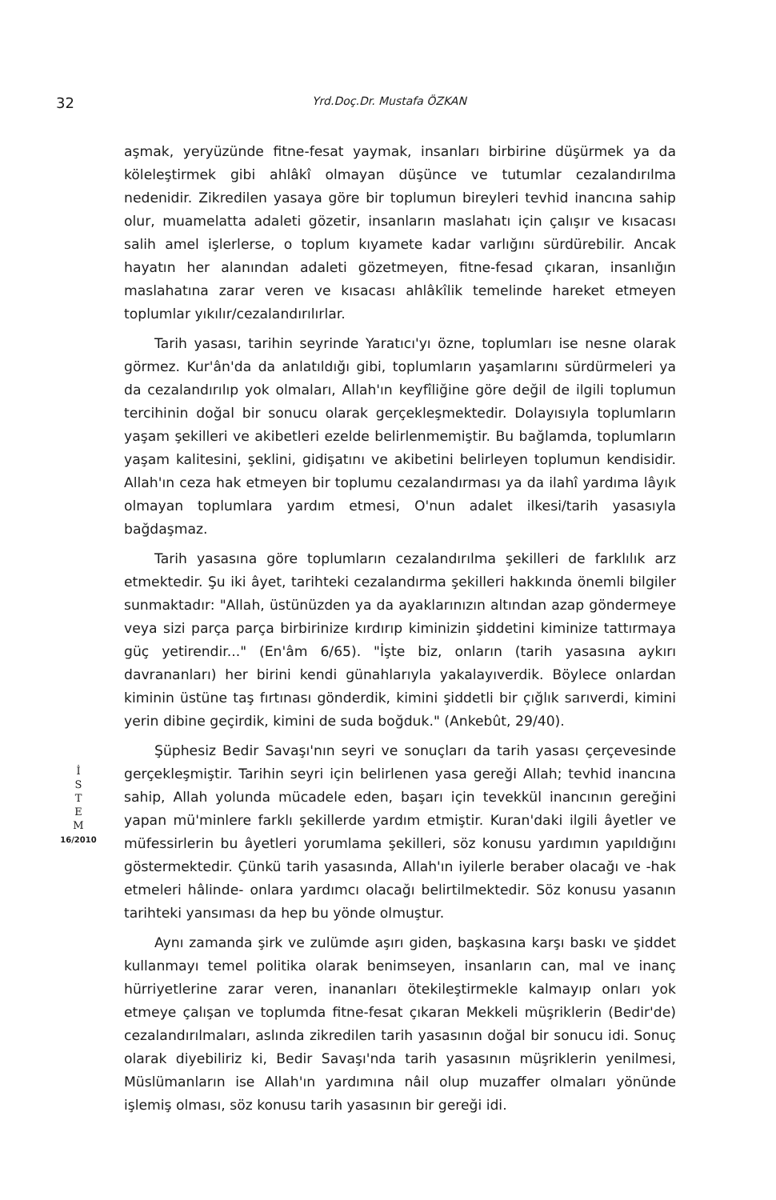32
Yrd.Doç.Dr. Mustafa ÖZKAN
İ
S
T
E
M
16/2010
aşmak, yeryüzünde fitne-fesat yaymak, insanları birbirine düşürmek ya da köleleştirmek gibi ahlâkî olmayan düşünce ve tutumlar cezalandırılma nedenidir. Zikredilen yasaya göre bir toplumun bireyleri tevhid inancına sahip olur, muamelatta adaleti gözetir, insanların maslahatı için çalışır ve kısacası salih amel işlerlerse, o toplum kıyamete kadar varlığını sürdürebilir. Ancak hayatın her alanından adaleti gözetmeyen, fitne-fesad çıkaran, insanlığın maslahatına zarar veren ve kısacası ahlâkîlik temelinde hareket etmeyen toplumlar yıkılır/cezalandırılırlar.
Tarih yasası, tarihin seyrinde Yaratıcı'yı özne, toplumları ise nesne olarak görmez. Kur'ân'da da anlatıldığı gibi, toplumların yaşamlarını sürdürmeleri ya da cezalandırılıp yok olmaları, Allah'ın keyfîliğine göre değil de ilgili toplumun tercihinin doğal bir sonucu olarak gerçekleşmektedir. Dolayısıyla toplumların yaşam şekilleri ve akibetleri ezelde belirlenmemiştir. Bu bağlamda, toplumların yaşam kalitesini, şeklini, gidişatını ve akibetini belirleyen toplumun kendisidir. Allah'ın ceza hak etmeyen bir toplumu cezalandırması ya da ilahî yardıma lâyık olmayan toplumlara yardım etmesi, O'nun adalet ilkesi/tarih yasasıyla bağdaşmaz.
Tarih yasasına göre toplumların cezalandırılma şekilleri de farklılık arz etmektedir. Şu iki âyet, tarihteki cezalandırma şekilleri hakkında önemli bilgiler sunmaktadır: "Allah, üstünüzden ya da ayaklarınızın altından azap göndermeye veya sizi parça parça birbirinize kırdırıp kiminizin şiddetini kiminize tattırmaya güç yetirendir..." (En'âm 6/65). "İşte biz, onların (tarih yasasına aykırı davrananları) her birini kendi günahlarıyla yakalayıverdik. Böylece onlardan kiminin üstüne taş fırtınası gönderdik, kimini şiddetli bir çığlık sarıverdi, kimini yerin dibine geçirdik, kimini de suda boğduk." (Ankebût, 29/40).
Şüphesiz Bedir Savaşı'nın seyri ve sonuçları da tarih yasası çerçevesinde gerçekleşmiştir. Tarihin seyri için belirlenen yasa gereği Allah; tevhid inancına sahip, Allah yolunda mücadele eden, başarı için tevekkül inancının gereğini yapan mü'minlere farklı şekillerde yardım etmiştir. Kuran'daki ilgili âyetler ve müfessirlerin bu âyetleri yorumlama şekilleri, söz konusu yardımın yapıldığını göstermektedir. Çünkü tarih yasasında, Allah'ın iyilerle beraber olacağı ve -hak etmeleri hâlinde- onlara yardımcı olacağı belirtilmektedir. Söz konusu yasanın tarihteki yansıması da hep bu yönde olmuştur.
Aynı zamanda şirk ve zulümde aşırı giden, başkasına karşı baskı ve şiddet kullanmayı temel politika olarak benimseyen, insanların can, mal ve inanç hürriyetlerine zarar veren, inananları ötekileştirmekle kalmayıp onları yok etmeye çalışan ve toplumda fitne-fesat çıkaran Mekkeli müşriklerin (Bedir'de) cezalandırılmaları, aslında zikredilen tarih yasasının doğal bir sonucu idi. Sonuç olarak diyebiliriz ki, Bedir Savaşı'nda tarih yasasının müşriklerin yenilmesi, Müslümanların ise Allah'ın yardımına nâil olup muzaffer olmaları yönünde işlemiş olması, söz konusu tarih yasasının bir gereği idi.